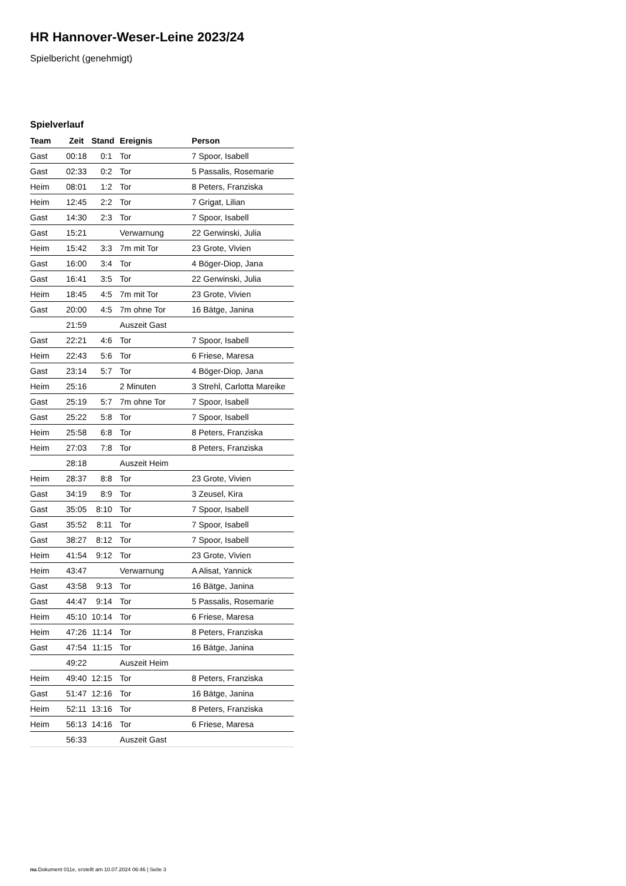HR Hannover-Weser-Leine 2023/24
Spielbericht (genehmigt)
Spielverlauf
| Team | Zeit | Stand | Ereignis | Person |
| --- | --- | --- | --- | --- |
| Gast | 00:18 | 0:1 | Tor | 7 Spoor, Isabell |
| Gast | 02:33 | 0:2 | Tor | 5 Passalis, Rosemarie |
| Heim | 08:01 | 1:2 | Tor | 8 Peters, Franziska |
| Heim | 12:45 | 2:2 | Tor | 7 Grigat, Lilian |
| Gast | 14:30 | 2:3 | Tor | 7 Spoor, Isabell |
| Gast | 15:21 | | Verwarnung | 22 Gerwinski, Julia |
| Heim | 15:42 | 3:3 | 7m mit Tor | 23 Grote, Vivien |
| Gast | 16:00 | 3:4 | Tor | 4 Böger-Diop, Jana |
| Gast | 16:41 | 3:5 | Tor | 22 Gerwinski, Julia |
| Heim | 18:45 | 4:5 | 7m mit Tor | 23 Grote, Vivien |
| Gast | 20:00 | 4:5 | 7m ohne Tor | 16 Bätge, Janina |
| | 21:59 | | Auszeit Gast | |
| Gast | 22:21 | 4:6 | Tor | 7 Spoor, Isabell |
| Heim | 22:43 | 5:6 | Tor | 6 Friese, Maresa |
| Gast | 23:14 | 5:7 | Tor | 4 Böger-Diop, Jana |
| Heim | 25:16 | | 2 Minuten | 3 Strehl, Carlotta Mareike |
| Gast | 25:19 | 5:7 | 7m ohne Tor | 7 Spoor, Isabell |
| Gast | 25:22 | 5:8 | Tor | 7 Spoor, Isabell |
| Heim | 25:58 | 6:8 | Tor | 8 Peters, Franziska |
| Heim | 27:03 | 7:8 | Tor | 8 Peters, Franziska |
| | 28:18 | | Auszeit Heim | |
| Heim | 28:37 | 8:8 | Tor | 23 Grote, Vivien |
| Gast | 34:19 | 8:9 | Tor | 3 Zeusel, Kira |
| Gast | 35:05 | 8:10 | Tor | 7 Spoor, Isabell |
| Gast | 35:52 | 8:11 | Tor | 7 Spoor, Isabell |
| Gast | 38:27 | 8:12 | Tor | 7 Spoor, Isabell |
| Heim | 41:54 | 9:12 | Tor | 23 Grote, Vivien |
| Heim | 43:47 | | Verwarnung | A Alisat, Yannick |
| Gast | 43:58 | 9:13 | Tor | 16 Bätge, Janina |
| Gast | 44:47 | 9:14 | Tor | 5 Passalis, Rosemarie |
| Heim | 45:10 | 10:14 | Tor | 6 Friese, Maresa |
| Heim | 47:26 | 11:14 | Tor | 8 Peters, Franziska |
| Gast | 47:54 | 11:15 | Tor | 16 Bätge, Janina |
| | 49:22 | | Auszeit Heim | |
| Heim | 49:40 | 12:15 | Tor | 8 Peters, Franziska |
| Gast | 51:47 | 12:16 | Tor | 16 Bätge, Janina |
| Heim | 52:11 | 13:16 | Tor | 8 Peters, Franziska |
| Heim | 56:13 | 14:16 | Tor | 6 Friese, Maresa |
| | 56:33 | | Auszeit Gast | |
nu.Dokument 011e, erstellt am 10.07.2024 06:46 | Seite 3